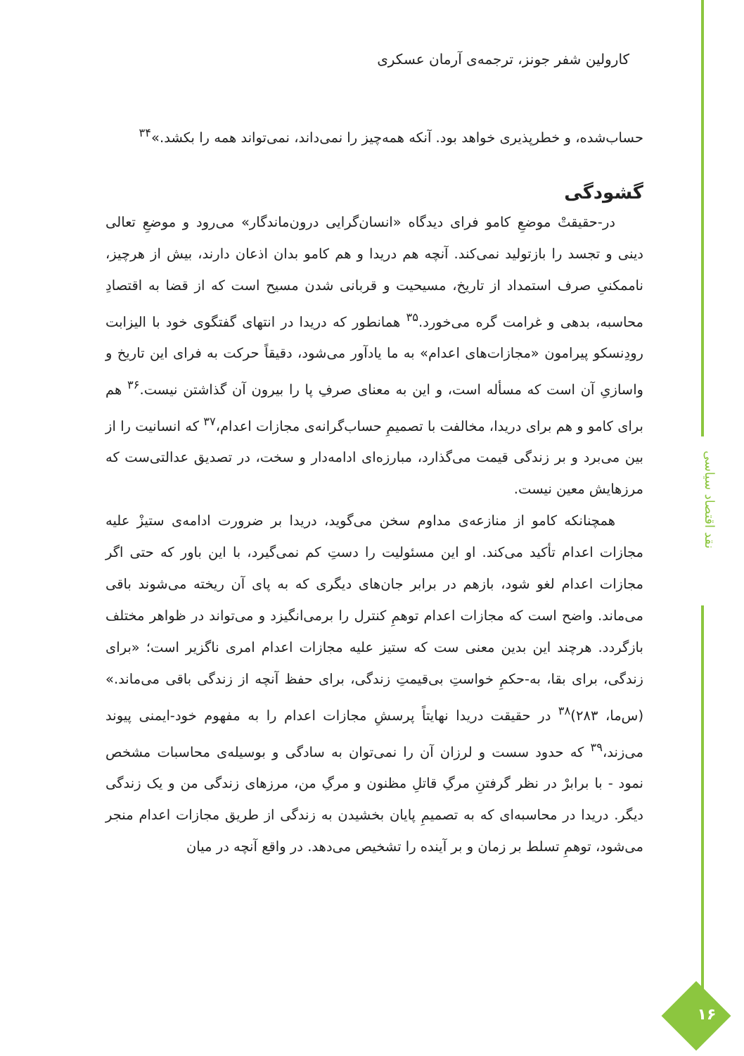نقد اقتصاد سیاسی
کارولین شفر جونز، ترجمه‌ی آرمان عسکری
حساب‌شده، و خطرپذیری خواهد بود. آنکه همه‌چیز را نمی‌داند، نمی‌تواند همه را بکشد.»<sup>۳۴</sup>
گشودگی
در-حقیقتْ موضعِ کامو فرای دیدگاه «انسان‌گرایی درون‌ماندگار» می‌رود و موضعِ تعالی دینی و تجسد را بازتولید نمی‌کند. آنچه هم دریدا و هم کامو بدان اذعان دارند، بیش از هرچیز، ناممکنیِ صرف استمداد از تاریخ، مسیحیت و قربانی شدن مسیح است که از قضا به اقتصادِ محاسبه، بدهی و غرامت گره می‌خورد.<sup>۳۵</sup> همانطور که دریدا در انتهای گفتگوی خود با الیزابت رودِنسکو پیرامون «مجازات‌های اعدام» به ما یادآور می‌شود، دقیقاً حرکت به فرای این تاریخ و واسازیِ آن است که مسأله است، و این به معنای صرفِ پا را بیرون آن گذاشتن نیست.<sup>۳۶</sup> هم برای کامو و هم برای دریدا، مخالفت با تصمیمِ حساب‌گرانه‌ی مجازات اعدام،<sup>۳۷</sup> که انسانیت را از بین می‌برد و بر زندگی قیمت می‌گذارد، مبارزه‌ای ادامه‌دار و سخت، در تصدیق عدالتی‌ست که مرزهایش معین نیست.
همچنانکه کامو از منازعه‌ی مداوم سخن می‌گوید، دریدا بر ضرورت ادامه‌ی ستیزْ علیه مجازات اعدام تأکید می‌کند. او این مسئولیت را دستِ کم نمی‌گیرد، با این باور که حتی اگر مجازات اعدام لغو شود، بازهم در برابر جان‌های دیگری که به پای آن ریخته می‌شوند باقی می‌ماند. واضح است که مجازات اعدام توهمِ کنترل را برمی‌انگیزد و می‌تواند در ظواهر مختلف بازگردد. هرچند این بدین معنی ست که ستیز علیه مجازات اعدام امری ناگزیر است؛ «برای زندگی، برای بقا، به-حکمِ خواستِ بی‌قیمتِ زندگی، برای حفظ آنچه از زندگی باقی می‌ماند.» (س‌ما، ۲۸۳)<sup>۳۸</sup> در حقیقت دریدا نهایتاً پرسشِ مجازات اعدام را به مفهوم خود-ایمنی پیوند می‌زند،<sup>۳۹</sup> که حدود سست و لرزان آن را نمی‌توان به سادگی و بوسیله‌ی محاسبات مشخص نمود - با برابرْ در نظر گرفتنِ مرگِ قاتلِ مظنون و مرگِ من، مرزهای زندگی من و یک زندگی دیگر. دریدا در محاسبه‌ای که به تصمیمِ پایان بخشیدن به زندگی از طریق مجازات اعدام منجر می‌شود، توهمِ تسلط بر زمان و بر آینده را تشخیص می‌دهد. در واقع آنچه در میان
۱۶